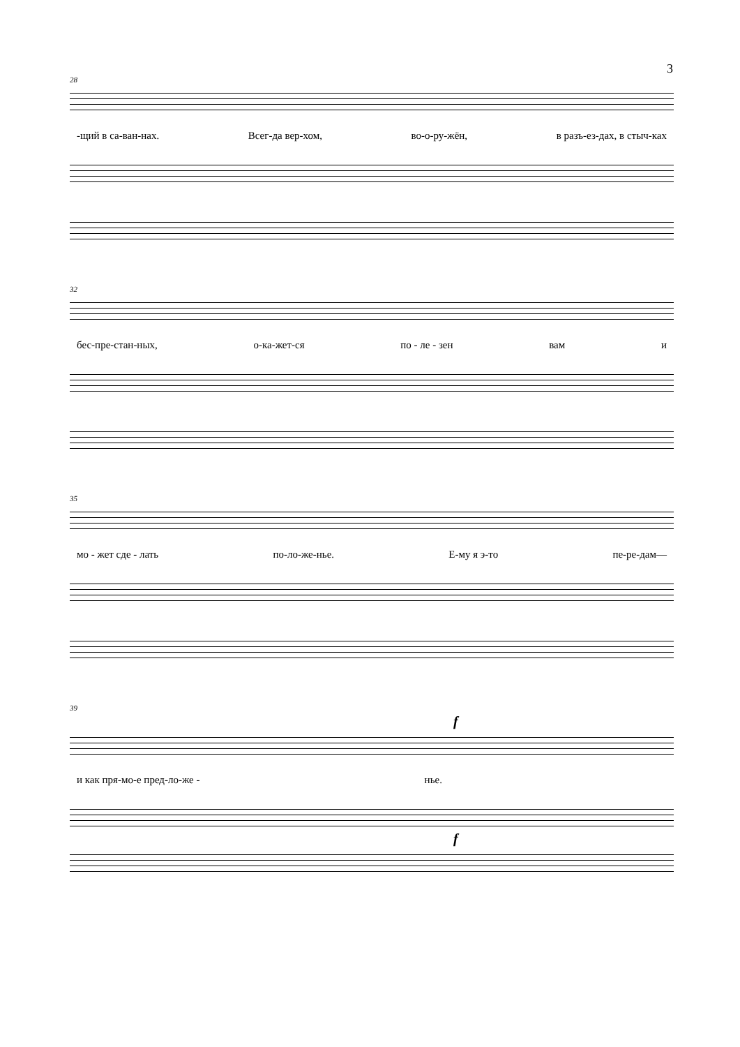3
28
-щий в са-ван-нах. Всег-да вер-хом, во-о-ру-жён, в разъ-ез-дах, в стыч-ках
32
бес-пре-стан-ных, о-ка-жет-ся по - ле - зен вам и
35
мо - жет сде - лать по-ло-же-нье. Е-му я э-то пе-ре-дам—
39
f
и как пря-мо-е пред-ло-же - нье.
f